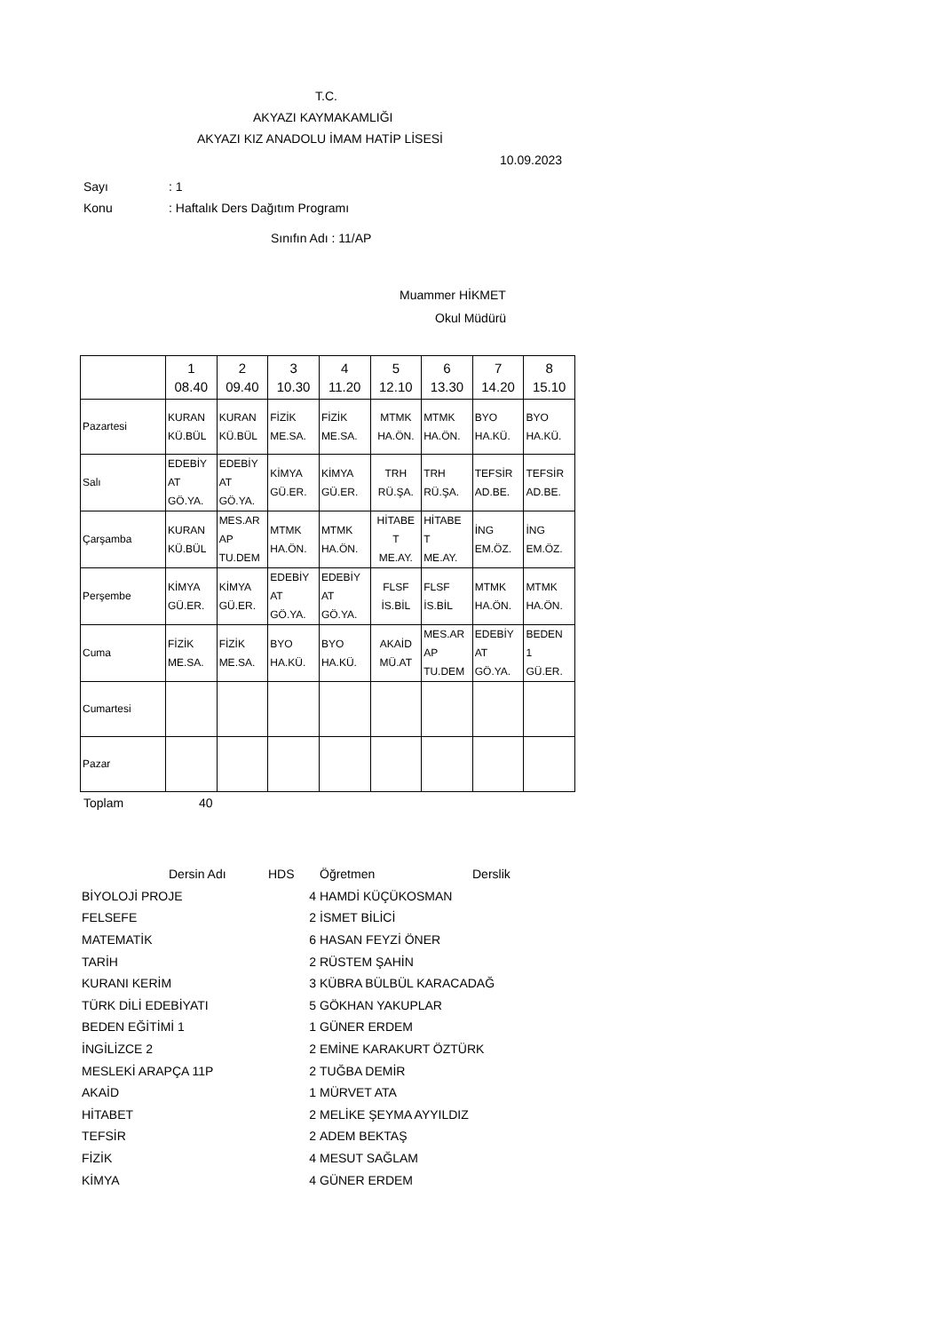T.C.
AKYAZI KAYMAKAMLIĞI
AKYAZI KIZ ANADOLU İMAM HATİP LİSESİ
10.09.2023
Sayı: 1
Konu: Haftalık Ders Dağıtım Programı
Sınıfın Adı : 11/AP
Muammer HİKMET
Okul Müdürü
| | 1 08.40 | 2 09.40 | 3 10.30 | 4 11.20 | 5 12.10 | 6 13.30 | 7 14.20 | 8 15.10 |
| --- | --- | --- | --- | --- | --- | --- | --- | --- |
| Pazartesi | KURAN KÜ.BÜL | KURAN KÜ.BÜL | FİZİK ME.SA. | FİZİK ME.SA. | MTMK HA.ÖN. | MTMK HA.ÖN. | BYO HA.KÜ. | BYO HA.KÜ. |
| Salı | EDEBİY AT GÖ.YA. | EDEBİY AT GÖ.YA. | KİMYA GÜ.ER. | KİMYA GÜ.ER. | TRH RÜ.ŞA. | TRH RÜ.ŞA. | TEFSİR AD.BE. | TEFSİR AD.BE. |
| Çarşamba | KURAN KÜ.BÜL | MES.AR AP TU.DEM | MTMK HA.ÖN. | MTMK HA.ÖN. | HİTABE T ME.AY. | HİTABE T ME.AY. | İNG EM.ÖZ. | İNG EM.ÖZ. |
| Perşembe | KİMYA GÜ.ER. | KİMYA GÜ.ER. | EDEBİY AT GÖ.YA. | EDEBİY AT GÖ.YA. | FLSF İS.BİL | FLSF İS.BİL | MTMK HA.ÖN. | MTMK HA.ÖN. |
| Cuma | FİZİK ME.SA. | FİZİK ME.SA. | BYO HA.KÜ. | BYO HA.KÜ. | AKAİD MÜ.AT | MES.AR AP TU.DEM | EDEBİY AT GÖ.YA. | BEDEN 1 GÜ.ER. |
| Cumartesi | | | | | | | | |
| Pazar | | | | | | | | |
Toplam 40
| Dersin Adı | HDS | Öğretmen | Derslik |
| --- | --- | --- | --- |
| BİYOLOJİ PROJE | 4 | HAMDİ KÜÇÜKOSMAN | |
| FELSEFE | 2 | İSMET BİLİCİ | |
| MATEMATİK | 6 | HASAN FEYZİ ÖNER | |
| TARİH | 2 | RÜSTEM ŞAHİN | |
| KURANI KERİM | 3 | KÜBRA BÜLBÜL KARACADAĞ | |
| TÜRK DİLİ EDEBİYATI | 5 | GÖKHAN YAKUPLAR | |
| BEDEN EĞİTİMİ 1 | 1 | GÜNER ERDEM | |
| İNGİLİZCE 2 | 2 | EMİNE KARAKURT ÖZTÜRK | |
| MESLEKİ ARAPÇA 11P | 2 | TUĞBA DEMİR | |
| AKAİD | 1 | MÜRVET ATA | |
| HİTABET | 2 | MELİKE ŞEYMA AYYILDIZ | |
| TEFSİR | 2 | ADEM BEKTAŞ | |
| FİZİK | 4 | MESUT SAĞLAM | |
| KİMYA | 4 | GÜNER ERDEM | |